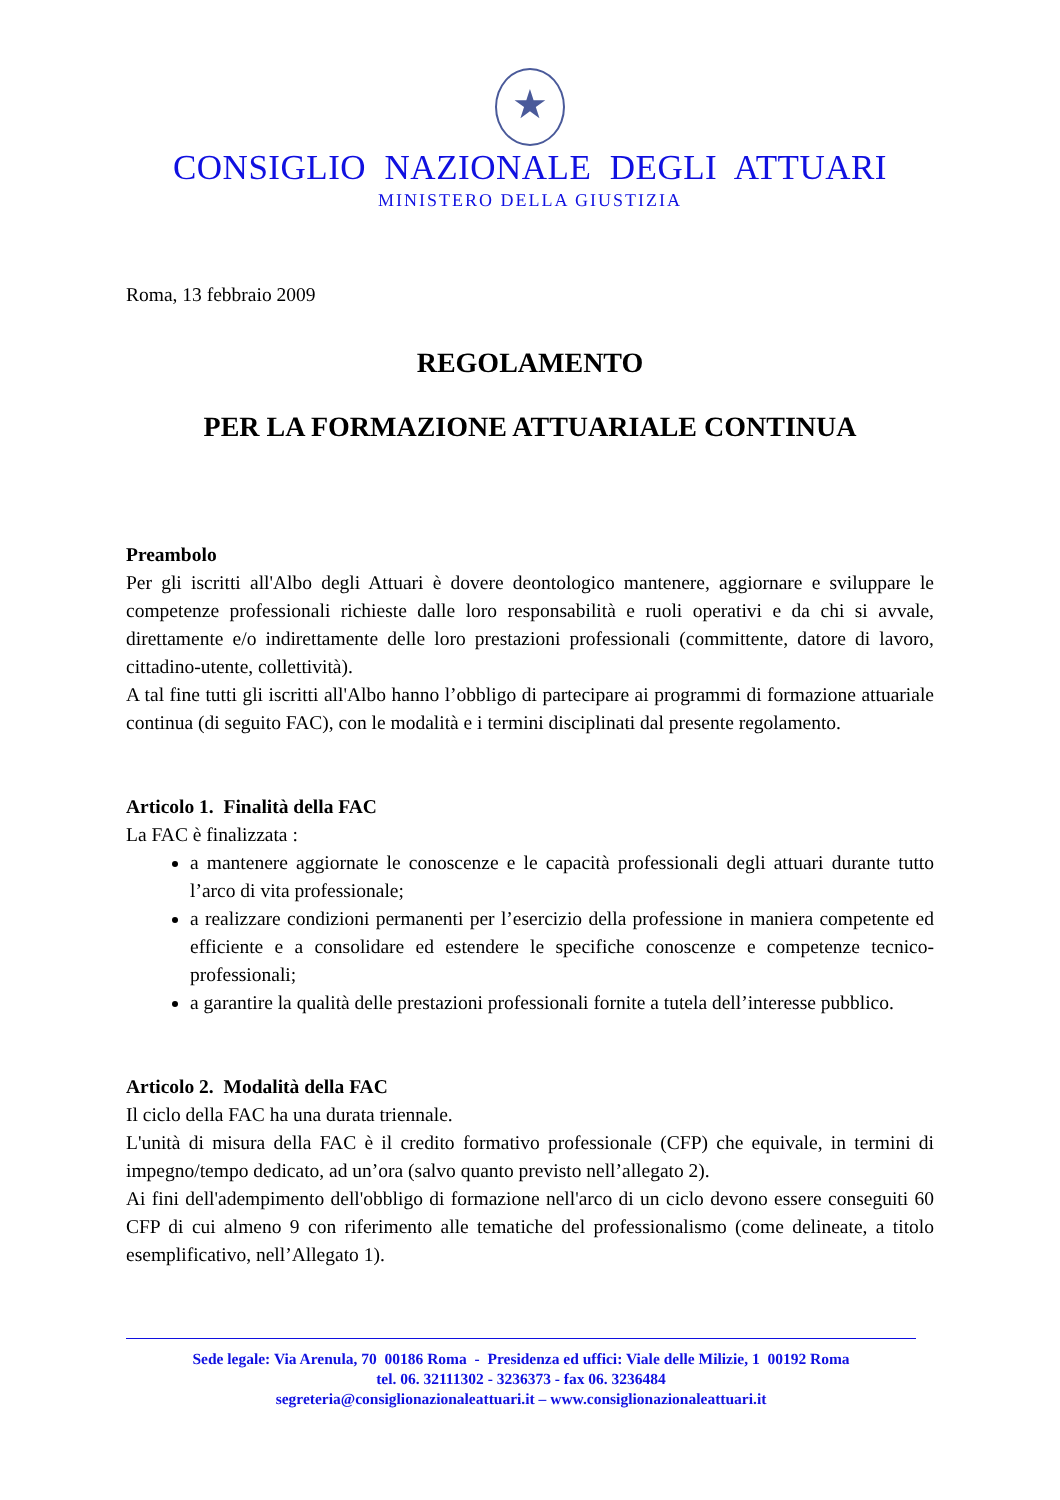★
CONSIGLIO NAZIONALE DEGLI ATTUARI
MINISTERO DELLA GIUSTIZIA
Roma, 13 febbraio 2009
REGOLAMENTO
PER LA FORMAZIONE ATTUARIALE CONTINUA
Preambolo
Per gli iscritti all'Albo degli Attuari è dovere deontologico mantenere, aggiornare e sviluppare le competenze professionali richieste dalle loro responsabilità e ruoli operativi e da chi si avvale, direttamente e/o indirettamente delle loro prestazioni professionali (committente, datore di lavoro, cittadino-utente, collettività).
A tal fine tutti gli iscritti all'Albo hanno l’obbligo di partecipare ai programmi di formazione attuariale continua (di seguito FAC), con le modalità e i termini disciplinati dal presente regolamento.
Articolo 1. Finalità della FAC
La FAC è finalizzata :
a mantenere aggiornate le conoscenze e le capacità professionali degli attuari durante tutto l’arco di vita professionale;
a realizzare condizioni permanenti per l’esercizio della professione in maniera competente ed efficiente e a consolidare ed estendere le specifiche conoscenze e competenze tecnico-professionali;
a garantire la qualità delle prestazioni professionali fornite a tutela dell’interesse pubblico.
Articolo 2. Modalità della FAC
Il ciclo della FAC ha una durata triennale.
L'unità di misura della FAC è il credito formativo professionale (CFP) che equivale, in termini di impegno/tempo dedicato, ad un’ora (salvo quanto previsto nell’allegato 2).
Ai fini dell'adempimento dell'obbligo di formazione nell'arco di un ciclo devono essere conseguiti 60 CFP di cui almeno 9 con riferimento alle tematiche del professionalismo (come delineate, a titolo esemplificativo, nell’Allegato 1).
Sede legale: Via Arenula, 70 00186 Roma - Presidenza ed uffici: Viale delle Milizie, 1 00192 Roma
tel. 06. 32111302 - 3236373 - fax 06. 3236484
segreteria@consiglionazionaleattuari.it – www.consiglionazionaleattuari.it